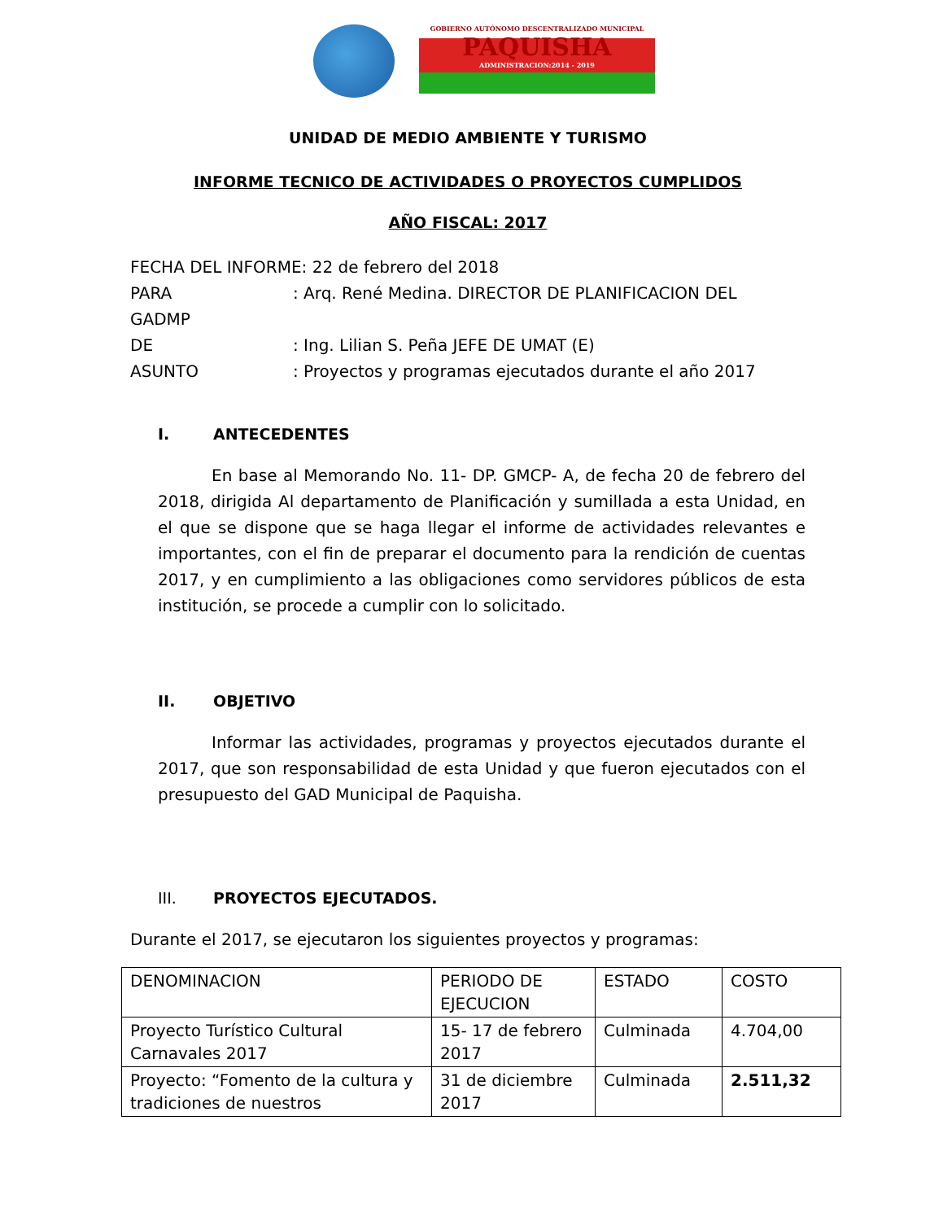GOBIERNO AUTÓNOMO DESCENTRALIZADO MUNICIPAL
PAQUISHA
ADMINISTRACION:2014 - 2019
UNIDAD DE MEDIO AMBIENTE Y TURISMO
INFORME TECNICO DE ACTIVIDADES O PROYECTOS CUMPLIDOS
AÑO FISCAL: 2017
FECHA DEL INFORME: 22 de febrero del 2018
PARA: Arq. René Medina. DIRECTOR DE PLANIFICACION DEL
GADMP
DE: Ing. Lilian S. Peña JEFE DE UMAT (E)
ASUNTO: Proyectos y programas ejecutados durante el año 2017
I. ANTECEDENTES
En base al Memorando No. 11- DP. GMCP- A, de fecha 20 de febrero del 2018, dirigida Al departamento de Planificación y sumillada a esta Unidad, en el que se dispone que se haga llegar el informe de actividades relevantes e importantes, con el fin de preparar el documento para la rendición de cuentas 2017, y en cumplimiento a las obligaciones como servidores públicos de esta institución, se procede a cumplir con lo solicitado.
II. OBJETIVO
Informar las actividades, programas y proyectos ejecutados durante el 2017, que son responsabilidad de esta Unidad y que fueron ejecutados con el presupuesto del GAD Municipal de Paquisha.
III. PROYECTOS EJECUTADOS.
Durante el 2017, se ejecutaron los siguientes proyectos y programas:
| DENOMINACION | PERIODO DE EJECUCION | ESTADO | COSTO |
| Proyecto Turístico Cultural Carnavales 2017 | 15- 17 de febrero 2017 | Culminada | 4.704,00 |
| Proyecto: “Fomento de la cultura y tradiciones de nuestros | 31 de diciembre 2017 | Culminada | 2.511,32 |